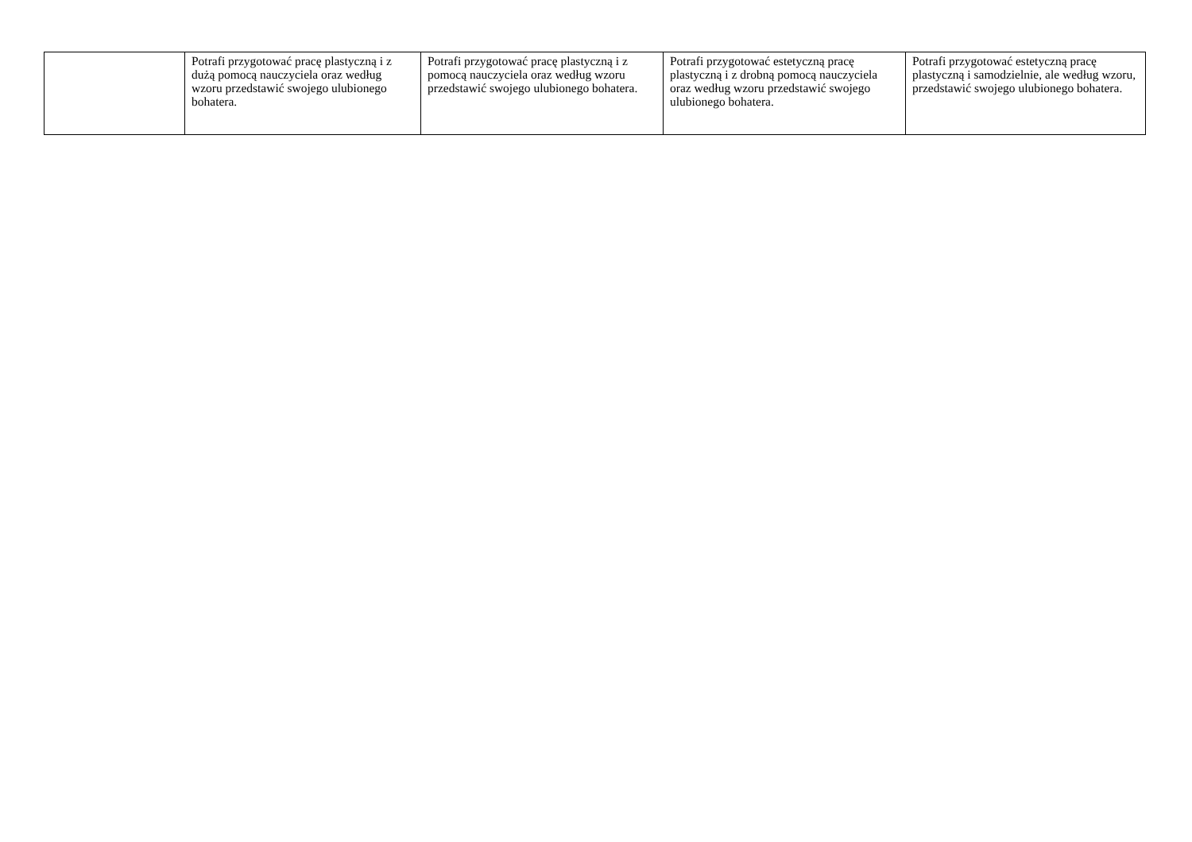| | Potrafi przygotować pracę plastyczną i z dużą pomocą nauczyciela oraz według wzoru przedstawić swojego ulubionego bohatera. | Potrafi przygotować pracę plastyczną i z pomocą nauczyciela oraz według wzoru przedstawić swojego ulubionego bohatera. | Potrafi przygotować estetyczną pracę plastyczną i z drobną pomocą nauczyciela oraz według wzoru przedstawić swojego ulubionego bohatera. | Potrafi przygotować estetyczną pracę plastyczną i samodzielnie, ale według wzoru, przedstawić swojego ulubionego bohatera. |